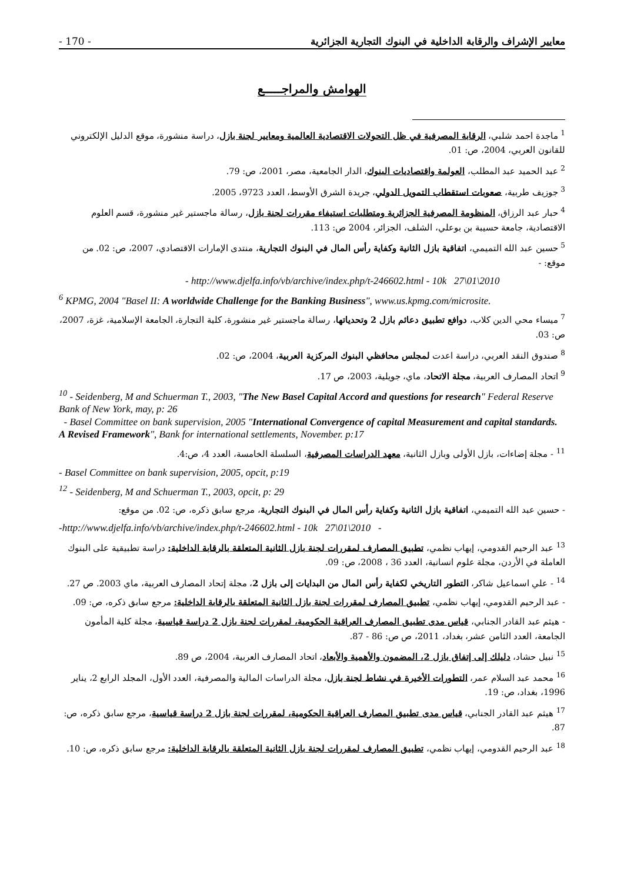- 170 - معايير الإشراف والرقابة الداخلية في البنوك التجارية الجزائرية
الهوامش والمراجـــــع
<sup>1</sup> ماجدة احمد شلبي، الرقابة المصرفية في ظل التحولات الاقتصادية العالمية ومعايير لجنة بازل، دراسة منشورة، موقع الدليل الإلكتروني للقانون العربي، 2004، ص: 01.
<sup>2</sup> عبد الحميد عبد المطلب، العولمة واقتصاديات البنوك، الدار الجامعية، مصر، 2001، ص: 79.
<sup>3</sup> جوزيف طربية، صعوبات استقطاب التمويل الدولي، جريدة الشرق الأوسط، العدد 9723، 2005.
<sup>4</sup> حبار عبد الرزاق، المنظومة المصرفية الجزائرية ومتطلبات استيفاء مقررات لجنة بازل، رسالة ماجستير غير منشورة، قسم العلوم الاقتصادية، جامعة حسيبة بن بوعلي، الشلف، الجزائر، 2004 ص: 113.
<sup>5</sup> حسين عبد الله التميمي، اتفاقية بازل الثانية وكفاية رأس المال في البنوك التجارية، منتدى الإمارات الاقتصادي، 2007، ص: 02. من موقع: -
- http://www.djelfa.info/vb/archive/index.php/t-246602.html - 10k 27\01\2010
<sup>6</sup> KPMG, 2004 "Basel II: A worldwide Challenge for the Banking Business", www.us.kpmg.com/microsite.
<sup>7</sup> ميساء محي الدين كلاب، دوافع تطبيق دعائم بازل 2 وتحدياتها، رسالة ماجستير غير منشورة، كلية التجارة، الجامعة الإسلامية، غزة، 2007، ص: 03.
<sup>8</sup> صندوق النقد العربي، دراسة اعدت لمجلس محافظي البنوك المركزية العربية، 2004، ص: 02.
<sup>9</sup> اتحاد المصارف العربية، مجلة الاتحاد، ماي، جويلية، 2003، ص 17.
<sup>10</sup> - Seidenberg, M and Schuerman T., 2003, "The New Basel Capital Accord and questions for research" Federal Reserve Bank of New York, may, p: 26
- Basel Committee on bank supervision, 2005 "International Convergence of capital Measurement and capital standards. A Revised Framework", Bank for international settlements, November. p:17
<sup>11</sup> - مجلة إضاءات، بازل الأولى وبازل الثانية، معهد الدراسات المصرفية، السلسلة الخامسة، العدد 4، ص:4.
- Basel Committee on bank supervision, 2005, opcit, p:19
<sup>12</sup> - Seidenberg, M and Schuerman T., 2003, opcit, p: 29
- حسين عبد الله التميمي، اتفاقية بازل الثانية وكفاية رأس المال في البنوك التجارية، مرجع سابق ذكره، ص: 02. من موقع:
-http://www.djelfa.info/vb/archive/index.php/t-246602.html - 10k 27\01\2010 -
<sup>13</sup> عبد الرحيم القدومي، إيهاب نظمي، تطبيق المصارف لمقررات لجنة بازل الثانية المتعلقة بالرقابة الداخلية: دراسة تطبيقية على البنوك العاملة في الأردن، مجلة علوم انسانية، العدد 36 ، 2008، ص: 09.
<sup>14</sup> - علي اسماعيل شاكر، التطور التاريخي لكفاية رأس المال من البدايات إلى بازل 2، مجلة إتحاد المصارف العربية، ماي 2003. ص 27.
- عبد الرحيم القدومي، إيهاب نظمي، تطبيق المصارف لمقررات لجنة بازل الثانية المتعلقة بالرقابة الداخلية: مرجع سابق ذكره، ص: 09.
- هيثم عبد القادر الجنابي، قياس مدى تطبيق المصارف العراقية الحكومية، لمقررات لجنة بازل 2 دراسة قياسية، مجلة كلية المأمون الجامعة، العدد الثامن عشر، بغداد، 2011، ص ص: 86 - 87.
<sup>15</sup> نبيل حشاد، دليلك إلى إتفاق بازل 2، المضمون والأهمية والأبعاد، اتحاد المصارف العربية، 2004، ص 89.
<sup>16</sup> محمد عبد السلام عمر، التطورات الأخيرة في نشاط لجنة بازل، مجلة الدراسات المالية والمصرفية، العدد الأول، المجلد الرابع 2، يناير 1996، بغداد، ص: 19.
<sup>17</sup> هيثم عبد القادر الجنابي، قياس مدى تطبيق المصارف العراقية الحكومية، لمقررات لجنة بازل 2 دراسة قياسية، مرجع سابق ذكره، ص: 87.
<sup>18</sup> عبد الرحيم القدومي، إيهاب نظمي، تطبيق المصارف لمقررات لجنة بازل الثانية المتعلقة بالرقابة الداخلية: مرجع سابق ذكره، ص: 10.